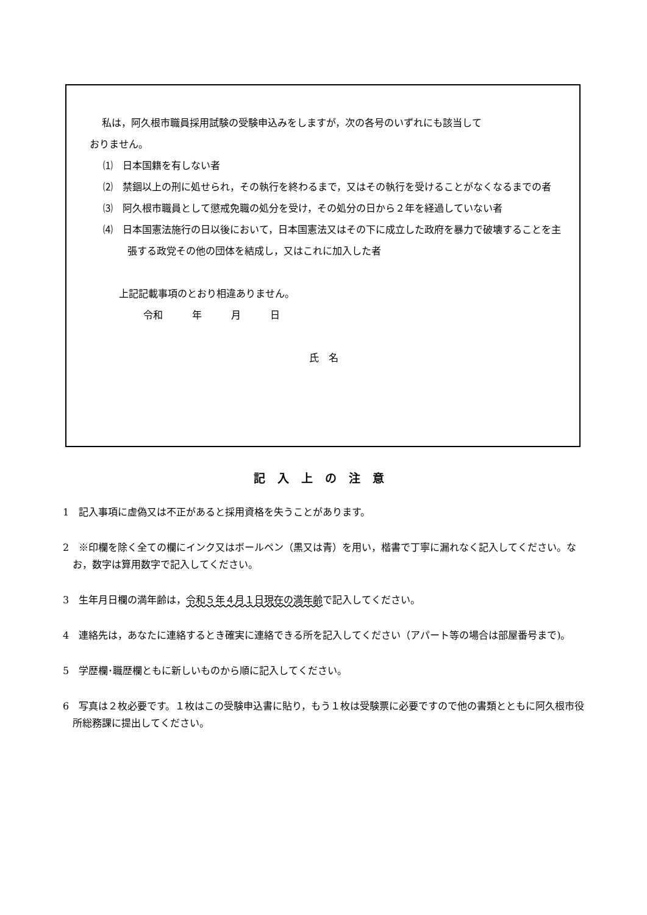私は，阿久根市職員採用試験の受験申込みをしますが，次の各号のいずれにも該当して
おりません。
⑴　日本国籍を有しない者
⑵　禁錮以上の刑に処せられ，その執行を終わるまで，又はその執行を受けることがなくなるまでの者
⑶　阿久根市職員として懲戒免職の処分を受け，その処分の日から２年を経過していない者
⑷　日本国憲法施行の日以後において，日本国憲法又はその下に成立した政府を暴力で破壊することを主張する政党その他の団体を結成し，又はこれに加入した者
上記記載事項のとおり相違ありません。
令和　　　年　　　月　　　日
氏　名
記入上の注意
1　記入事項に虚偽又は不正があると採用資格を失うことがあります。
2　※印欄を除く全ての欄にインク又はボールペン（黒又は青）を用い，楷書で丁寧に漏れなく記入してください。なお，数字は算用数字で記入してください。
3　生年月日欄の満年齢は，令和５年４月１日現在の満年齢で記入してください。
4　連絡先は，あなたに連絡するとき確実に連絡できる所を記入してください（アパート等の場合は部屋番号まで)。
5　学歴欄･職歴欄ともに新しいものから順に記入してください。
6　写真は２枚必要です。１枚はこの受験申込書に貼り，もう１枚は受験票に必要ですので他の書類とともに阿久根市役所総務課に提出してください。